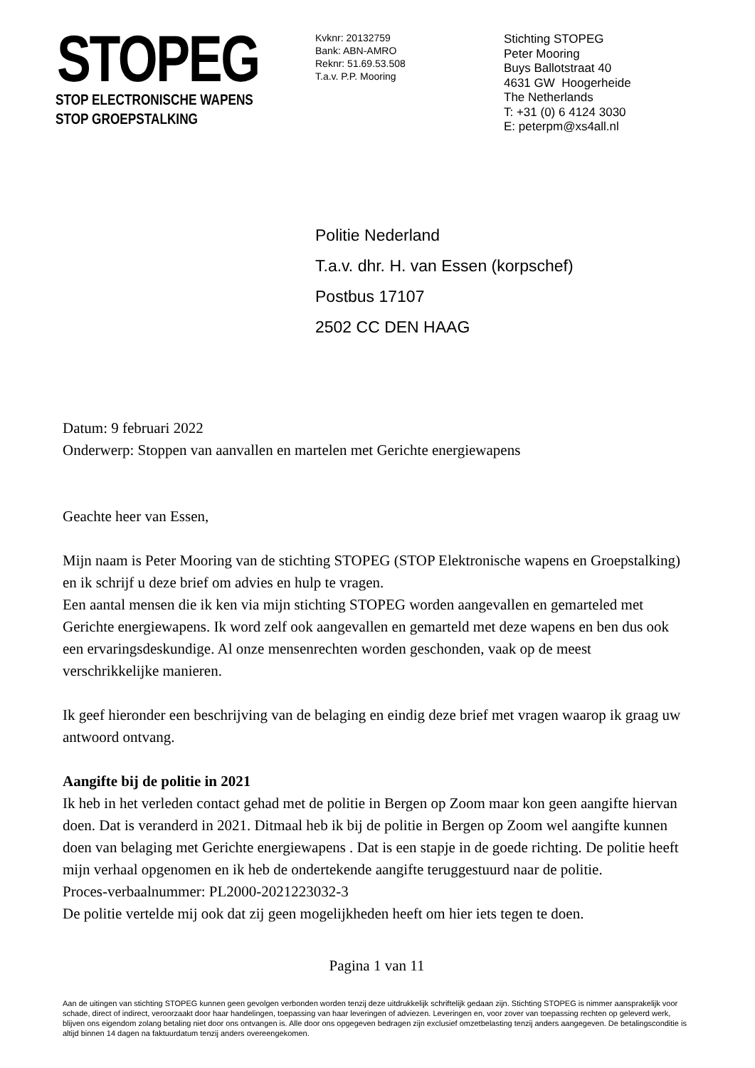STOPEG
STOP ELECTRONISCHE WAPENS
STOP GROEPSTALKING
Kvknr: 20132759
Bank: ABN-AMRO
Reknr: 51.69.53.508
T.a.v. P.P. Mooring
Stichting STOPEG
Peter Mooring
Buys Ballotstraat 40
4631 GW Hoogerheide
The Netherlands
T: +31 (0) 6 4124 3030
E: peterpm@xs4all.nl
Politie Nederland
T.a.v. dhr. H. van Essen (korpschef)
Postbus 17107
2502 CC DEN HAAG
Datum: 9 februari 2022
Onderwerp: Stoppen van aanvallen en martelen met Gerichte energiewapens
Geachte heer van Essen,
Mijn naam is Peter Mooring van de stichting STOPEG (STOP Elektronische wapens en Groepstalking) en ik schrijf u deze brief om advies en hulp te vragen.
Een aantal mensen die ik ken via mijn stichting STOPEG worden aangevallen en gemarteled met Gerichte energiewapens. Ik word zelf ook aangevallen en gemarteld met deze wapens en ben dus ook een ervaringsdeskundige. Al onze mensenrechten worden geschonden, vaak op de meest verschrikkelijke manieren.
Ik geef hieronder een beschrijving van de belaging en eindig deze brief met vragen waarop ik graag uw antwoord ontvang.
Aangifte bij de politie in 2021
Ik heb in het verleden contact gehad met de politie in Bergen op Zoom maar kon geen aangifte hiervan doen. Dat is veranderd in 2021. Ditmaal heb ik bij de politie in Bergen op Zoom wel aangifte kunnen doen van belaging met Gerichte energiewapens . Dat is een stapje in de goede richting. De politie heeft mijn verhaal opgenomen en ik heb de ondertekende aangifte teruggestuurd naar de politie.
Proces-verbaalnummer: PL2000-2021223032-3
De politie vertelde mij ook dat zij geen mogelijkheden heeft om hier iets tegen te doen.
Pagina 1 van 11
Aan de uitingen van stichting STOPEG kunnen geen gevolgen verbonden worden tenzij deze uitdrukkelijk schriftelijk gedaan zijn. Stichting STOPEG is nimmer aansprakelijk voor schade, direct of indirect, veroorzaakt door haar handelingen, toepassing van haar leveringen of adviezen. Leveringen en, voor zover van toepassing rechten op geleverd werk, blijven ons eigendom zolang betaling niet door ons ontvangen is. Alle door ons opgegeven bedragen zijn exclusief omzetbelasting tenzij anders aangegeven. De betalingsconditie is altijd binnen 14 dagen na faktuurdatum tenzij anders overeengekomen.